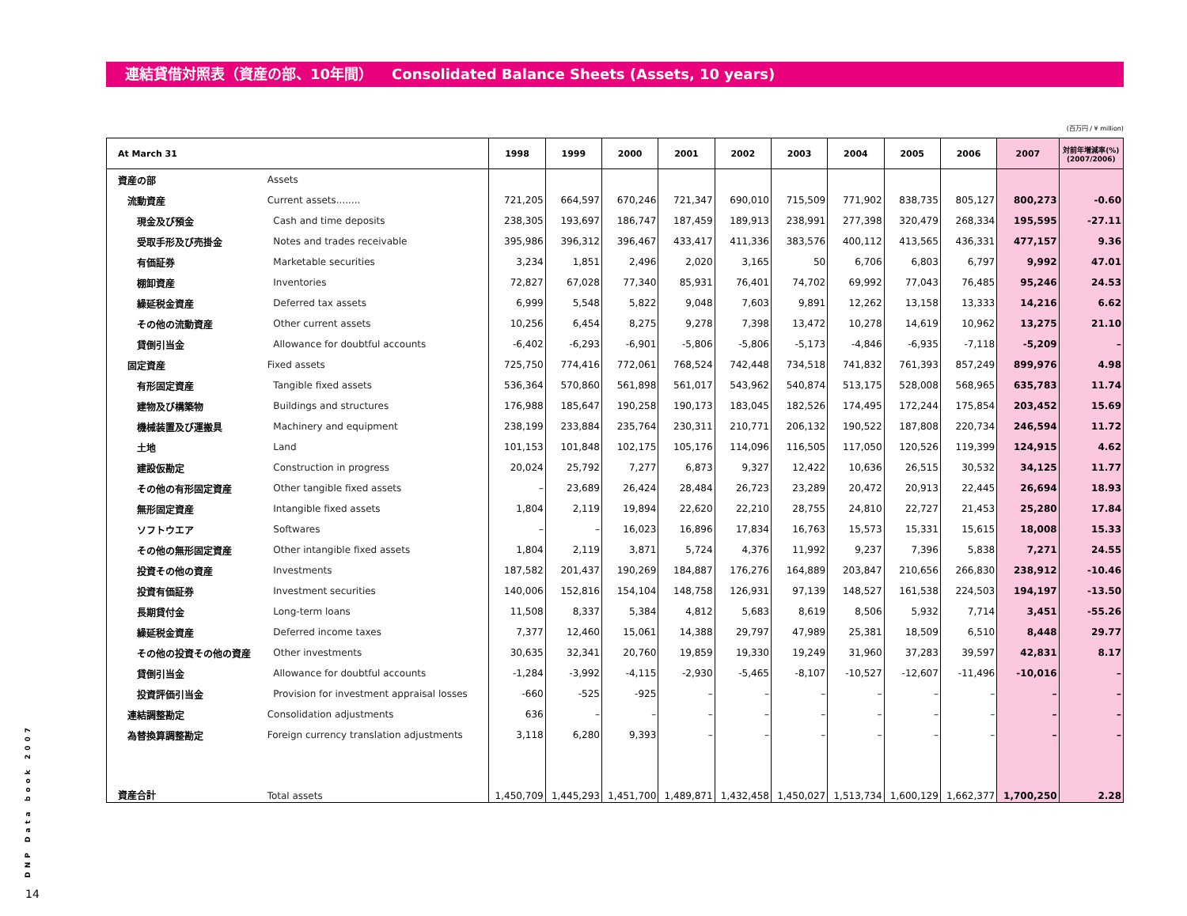連結貸借対照表（資産の部、10年間） Consolidated Balance Sheets (Assets, 10 years)
(百万円 / ¥ million)
| At March 31 | | 1998 | 1999 | 2000 | 2001 | 2002 | 2003 | 2004 | 2005 | 2006 | 2007 | 対前年増減率(%) (2007/2006) |
| --- | --- | --- | --- | --- | --- | --- | --- | --- | --- | --- | --- | --- |
| 資産の部 | Assets | | | | | | | | | | | |
| 流動資産 | Current assets........ | 721,205 | 664,597 | 670,246 | 721,347 | 690,010 | 715,509 | 771,902 | 838,735 | 805,127 | 800,273 | -0.60 |
| 現金及び預金 | Cash and time deposits | 238,305 | 193,697 | 186,747 | 187,459 | 189,913 | 238,991 | 277,398 | 320,479 | 268,334 | 195,595 | -27.11 |
| 受取手形及び売掛金 | Notes and trades receivable | 395,986 | 396,312 | 396,467 | 433,417 | 411,336 | 383,576 | 400,112 | 413,565 | 436,331 | 477,157 | 9.36 |
| 有価証券 | Marketable securities | 3,234 | 1,851 | 2,496 | 2,020 | 3,165 | 50 | 6,706 | 6,803 | 6,797 | 9,992 | 47.01 |
| 棚卸資産 | Inventories | 72,827 | 67,028 | 77,340 | 85,931 | 76,401 | 74,702 | 69,992 | 77,043 | 76,485 | 95,246 | 24.53 |
| 繰延税金資産 | Deferred tax assets | 6,999 | 5,548 | 5,822 | 9,048 | 7,603 | 9,891 | 12,262 | 13,158 | 13,333 | 14,216 | 6.62 |
| その他の流動資産 | Other current assets | 10,256 | 6,454 | 8,275 | 9,278 | 7,398 | 13,472 | 10,278 | 14,619 | 10,962 | 13,275 | 21.10 |
| 貸倒引当金 | Allowance for doubtful accounts | -6,402 | -6,293 | -6,901 | -5,806 | -5,806 | -5,173 | -4,846 | -6,935 | -7,118 | -5,209 | – |
| 固定資産 | Fixed assets | 725,750 | 774,416 | 772,061 | 768,524 | 742,448 | 734,518 | 741,832 | 761,393 | 857,249 | 899,976 | 4.98 |
| 有形固定資産 | Tangible fixed assets | 536,364 | 570,860 | 561,898 | 561,017 | 543,962 | 540,874 | 513,175 | 528,008 | 568,965 | 635,783 | 11.74 |
| 建物及び構築物 | Buildings and structures | 176,988 | 185,647 | 190,258 | 190,173 | 183,045 | 182,526 | 174,495 | 172,244 | 175,854 | 203,452 | 15.69 |
| 機械装置及び運搬具 | Machinery and equipment | 238,199 | 233,884 | 235,764 | 230,311 | 210,771 | 206,132 | 190,522 | 187,808 | 220,734 | 246,594 | 11.72 |
| 土地 | Land | 101,153 | 101,848 | 102,175 | 105,176 | 114,096 | 116,505 | 117,050 | 120,526 | 119,399 | 124,915 | 4.62 |
| 建設仮勘定 | Construction in progress | 20,024 | 25,792 | 7,277 | 6,873 | 9,327 | 12,422 | 10,636 | 26,515 | 30,532 | 34,125 | 11.77 |
| その他の有形固定資産 | Other tangible fixed assets | – | 23,689 | 26,424 | 28,484 | 26,723 | 23,289 | 20,472 | 20,913 | 22,445 | 26,694 | 18.93 |
| 無形固定資産 | Intangible fixed assets | 1,804 | 2,119 | 19,894 | 22,620 | 22,210 | 28,755 | 24,810 | 22,727 | 21,453 | 25,280 | 17.84 |
| ソフトウエア | Softwares | – | – | 16,023 | 16,896 | 17,834 | 16,763 | 15,573 | 15,331 | 15,615 | 18,008 | 15.33 |
| その他の無形固定資産 | Other intangible fixed assets | 1,804 | 2,119 | 3,871 | 5,724 | 4,376 | 11,992 | 9,237 | 7,396 | 5,838 | 7,271 | 24.55 |
| 投資その他の資産 | Investments | 187,582 | 201,437 | 190,269 | 184,887 | 176,276 | 164,889 | 203,847 | 210,656 | 266,830 | 238,912 | -10.46 |
| 投資有価証券 | Investment securities | 140,006 | 152,816 | 154,104 | 148,758 | 126,931 | 97,139 | 148,527 | 161,538 | 224,503 | 194,197 | -13.50 |
| 長期貸付金 | Long-term loans | 11,508 | 8,337 | 5,384 | 4,812 | 5,683 | 8,619 | 8,506 | 5,932 | 7,714 | 3,451 | -55.26 |
| 繰延税金資産 | Deferred income taxes | 7,377 | 12,460 | 15,061 | 14,388 | 29,797 | 47,989 | 25,381 | 18,509 | 6,510 | 8,448 | 29.77 |
| その他の投資その他の資産 | Other investments | 30,635 | 32,341 | 20,760 | 19,859 | 19,330 | 19,249 | 31,960 | 37,283 | 39,597 | 42,831 | 8.17 |
| 貸倒引当金 | Allowance for doubtful accounts | -1,284 | -3,992 | -4,115 | -2,930 | -5,465 | -8,107 | -10,527 | -12,607 | -11,496 | -10,016 | – |
| 投資評価引当金 | Provision for investment appraisal losses | -660 | -525 | -925 | – | – | – | – | – | – | – | – |
| 連結調整勘定 | Consolidation adjustments | 636 | – | – | – | – | – | – | – | – | – | – |
| 為替換算調整勘定 | Foreign currency translation adjustments | 3,118 | 6,280 | 9,393 | – | – | – | – | – | – | – | – |
| 資産合計 | Total assets | 1,450,709 | 1,445,293 | 1,451,700 | 1,489,871 | 1,432,458 | 1,450,027 | 1,513,734 | 1,600,129 | 1,662,377 | 1,700,250 | 2.28 |
DNP Data book 2007
14